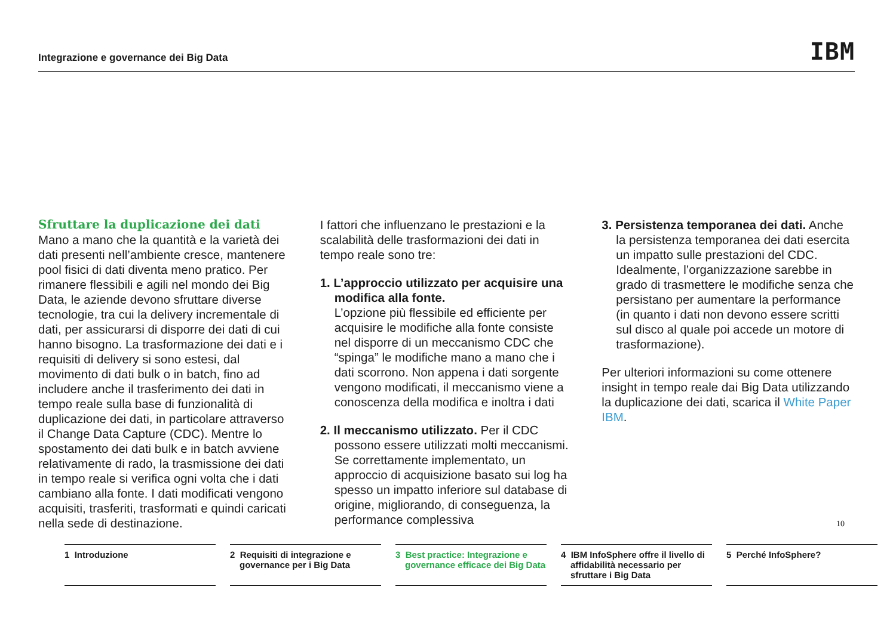Integrazione e governance dei Big Data IBM
Sfruttare la duplicazione dei dati
Mano a mano che la quantità e la varietà dei dati presenti nell’ambiente cresce, mantenere pool fisici di dati diventa meno pratico. Per rimanere flessibili e agili nel mondo dei Big Data, le aziende devono sfruttare diverse tecnologie, tra cui la delivery incrementale di dati, per assicurarsi di disporre dei dati di cui hanno bisogno. La trasformazione dei dati e i requisiti di delivery si sono estesi, dal movimento di dati bulk o in batch, fino ad includere anche il trasferimento dei dati in tempo reale sulla base di funzionalità di duplicazione dei dati, in particolare attraverso il Change Data Capture (CDC). Mentre lo spostamento dei dati bulk e in batch avviene relativamente di rado, la trasmissione dei dati in tempo reale si verifica ogni volta che i dati cambiano alla fonte. I dati modificati vengono acquisiti, trasferiti, trasformati e quindi caricati nella sede di destinazione.
I fattori che influenzano le prestazioni e la scalabilità delle trasformazioni dei dati in tempo reale sono tre:
1. L’approccio utilizzato per acquisire una modifica alla fonte.
L’opzione più flessibile ed efficiente per acquisire le modifiche alla fonte consiste nel disporre di un meccanismo CDC che “spinga” le modifiche mano a mano che i dati scorrono. Non appena i dati sorgente vengono modificati, il meccanismo viene a conoscenza della modifica e inoltra i dati
2. Il meccanismo utilizzato. Per il CDC possono essere utilizzati molti meccanismi. Se correttamente implementato, un approccio di acquisizione basato sui log ha spesso un impatto inferiore sul database di origine, migliorando, di conseguenza, la performance complessiva
3. Persistenza temporanea dei dati. Anche la persistenza temporanea dei dati esercita un impatto sulle prestazioni del CDC. Idealmente, l’organizzazione sarebbe in grado di trasmettere le modifiche senza che persistano per aumentare la performance (in quanto i dati non devono essere scritti sul disco al quale poi accede un motore di trasformazione).
Per ulteriori informazioni su come ottenere insight in tempo reale dai Big Data utilizzando la duplicazione dei dati, scarica il White Paper IBM.
10
1 Introduzione 2 Requisiti di integrazione e governance per i Big Data
3 Best practice: Integrazione e governance efficace dei Big Data
4 IBM InfoSphere offre il livello di affidabilità necessario per sfruttare i Big Data
5 Perché InfoSphere?